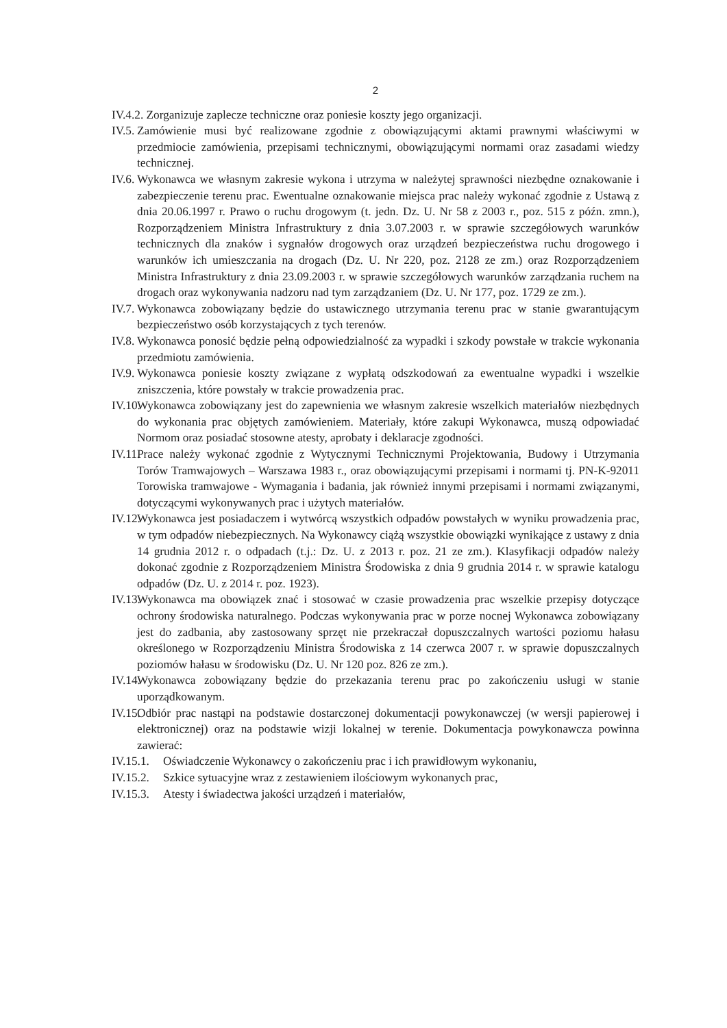2
IV.4.2. Zorganizuje zaplecze techniczne oraz poniesie koszty jego organizacji.
IV.5.
Zamówienie musi być realizowane zgodnie z obowiązującymi aktami prawnymi właściwymi w przedmiocie zamówienia, przepisami technicznymi, obowiązującymi normami oraz zasadami wiedzy technicznej.
IV.6.
Wykonawca we własnym zakresie wykona i utrzyma w należytej sprawności niezbędne oznakowanie i zabezpieczenie terenu prac. Ewentualne oznakowanie miejsca prac należy wykonać zgodnie z Ustawą z dnia 20.06.1997 r. Prawo o ruchu drogowym (t. jedn. Dz. U. Nr 58 z 2003 r., poz. 515 z późn. zmn.), Rozporządzeniem Ministra Infrastruktury z dnia 3.07.2003 r. w sprawie szczegółowych warunków technicznych dla znaków i sygnałów drogowych oraz urządzeń bezpieczeństwa ruchu drogowego i warunków ich umieszczania na drogach (Dz. U. Nr 220, poz. 2128 ze zm.) oraz Rozporządzeniem Ministra Infrastruktury z dnia 23.09.2003 r. w sprawie szczegółowych warunków zarządzania ruchem na drogach oraz wykonywania nadzoru nad tym zarządzaniem (Dz. U. Nr 177, poz. 1729 ze zm.).
IV.7.
Wykonawca zobowiązany będzie do ustawicznego utrzymania terenu prac w stanie gwarantującym bezpieczeństwo osób korzystających z tych terenów.
IV.8.
Wykonawca ponosić będzie pełną odpowiedzialność za wypadki i szkody powstałe w trakcie wykonania przedmiotu zamówienia.
IV.9.
Wykonawca poniesie koszty związane z wypłatą odszkodowań za ewentualne wypadki i wszelkie zniszczenia, które powstały w trakcie prowadzenia prac.
IV.10.
Wykonawca zobowiązany jest do zapewnienia we własnym zakresie wszelkich materiałów niezbędnych do wykonania prac objętych zamówieniem. Materiały, które zakupi Wykonawca, muszą odpowiadać Normom oraz posiadać stosowne atesty, aprobaty i deklaracje zgodności.
IV.11.
Prace należy wykonać zgodnie z Wytycznymi Technicznymi Projektowania, Budowy i Utrzymania Torów Tramwajowych – Warszawa 1983 r., oraz obowiązującymi przepisami i normami tj. PN-K-92011 Torowiska tramwajowe - Wymagania i badania, jak również innymi przepisami i normami związanymi, dotyczącymi wykonywanych prac i użytych materiałów.
IV.12.
Wykonawca jest posiadaczem i wytwórcą wszystkich odpadów powstałych w wyniku prowadzenia prac, w tym odpadów niebezpiecznych. Na Wykonawcy ciążą wszystkie obowiązki wynikające z ustawy z dnia 14 grudnia 2012 r. o odpadach (t.j.: Dz. U. z 2013 r. poz. 21 ze zm.). Klasyfikacji odpadów należy dokonać zgodnie z Rozporządzeniem Ministra Środowiska z dnia 9 grudnia 2014 r. w sprawie katalogu odpadów (Dz. U. z 2014 r. poz. 1923).
IV.13.
Wykonawca ma obowiązek znać i stosować w czasie prowadzenia prac wszelkie przepisy dotyczące ochrony środowiska naturalnego. Podczas wykonywania prac w porze nocnej Wykonawca zobowiązany jest do zadbania, aby zastosowany sprzęt nie przekraczał dopuszczalnych wartości poziomu hałasu określonego w Rozporządzeniu Ministra Środowiska z 14 czerwca 2007 r. w sprawie dopuszczalnych poziomów hałasu w środowisku (Dz. U. Nr 120 poz. 826 ze zm.).
IV.14.
Wykonawca zobowiązany będzie do przekazania terenu prac po zakończeniu usługi w stanie uporządkowanym.
IV.15.
Odbiór prac nastąpi na podstawie dostarczonej dokumentacji powykonawczej (w wersji papierowej i elektronicznej) oraz na podstawie wizji lokalnej w terenie. Dokumentacja powykonawcza powinna zawierać:
IV.15.1.
Oświadczenie Wykonawcy o zakończeniu prac i ich prawidłowym wykonaniu,
IV.15.2.
Szkice sytuacyjne wraz z zestawieniem ilościowym wykonanych prac,
IV.15.3.
Atesty i świadectwa jakości urządzeń i materiałów,